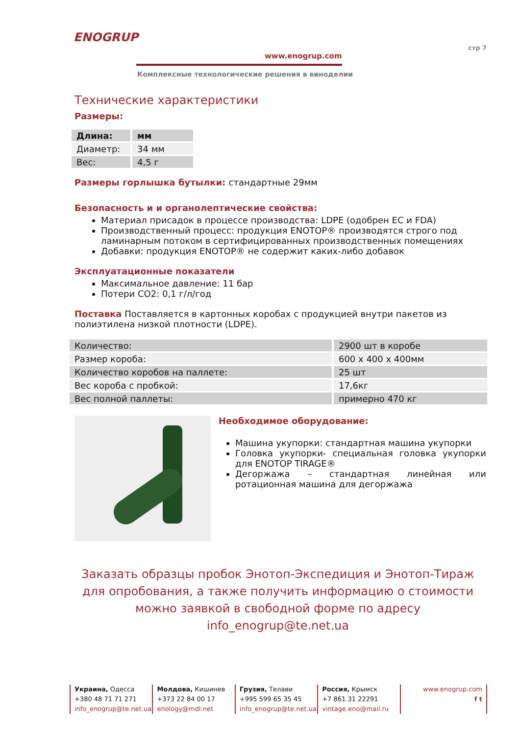ENOGRUP
www.enogrup.com
Комплексные технологические решения в виноделии
стр 7
Технические характеристики
Размеры:
| Длина: | мм |
| Диаметр: | 34 мм |
| Вес: | 4,5 г |
Размеры горлышка бутылки: стандартные 29мм
Безопасность и и органолептические свойства:
Материал присадок в процессе производства: LDPE (одобрен ЕС и FDA)
Производственный процесс: продукция ENOTOP® производятся строго под ламинарным потоком в сертифицированных производственных помещениях
Добавки: продукция ENOTOP® не содержит каких-либо добавок
Эксплуатационные показатели
Максимальное давление: 11 бар
Потери CO2: 0,1 г/л/год
Поставка Поставляется в картонных коробах с продукцией внутри пакетов из полиэтилена низкой плотности (LDPE).
| Количество: | 2900 шт в коробе |
| Размер короба: | 600 х 400 х 400мм |
| Количество коробов на паллете: | 25 шт |
| Вес короба с пробкой: | 17,6кг |
| Вес полной паллеты: | примерно 470 кг |
Необходимое оборудование:
Машина укупорки: стандартная машина укупорки
Головка укупорки- специальная головка укупорки для ENOTOP TIRAGE®
Дегоржажа – стандартная линейная или ротационная машина для дегоржажа
Заказать образцы пробок Энотоп-Экспедиция и Энотоп-Тираж для опробования, а также получить информацию о стоимости можно заявкой в свободной форме по адресу info_enogrup@te.net.ua
Украина, Одесса
+380 48 71 71 271
info_enogrup@te.net.ua
Молдова, Кишинев
+373 22 84 00 17
enology@mdl.net
Грузия, Телави
+995 599 65 35 45
info_enogrup@te.net.ua
Россия, Крымск
+7 861 31 22291
vintage.eno@mail.ru
www.enogrup.com
f t